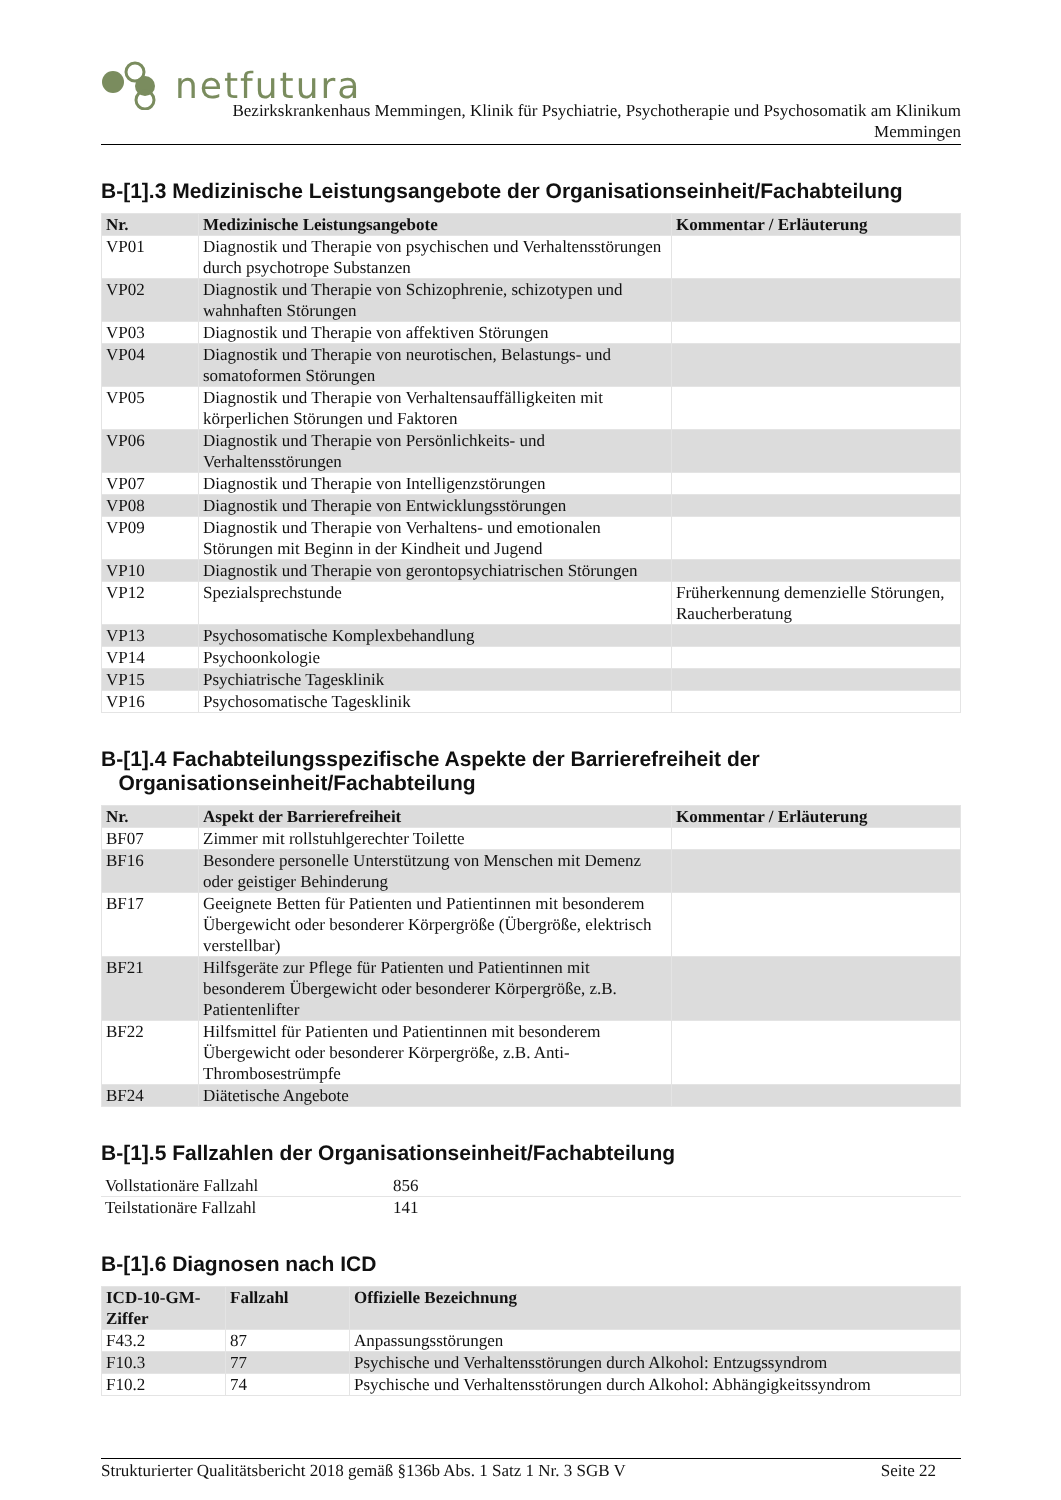netfutura
Bezirkskrankenhaus Memmingen, Klinik für Psychiatrie, Psychotherapie und Psychosomatik am Klinikum
Memmingen
B-[1].3 Medizinische Leistungsangebote der Organisationseinheit/Fachabteilung
| Nr. | Medizinische Leistungsangebote | Kommentar / Erläuterung |
| --- | --- | --- |
| VP01 | Diagnostik und Therapie von psychischen und Verhaltensstörungen durch psychotrope Substanzen | |
| VP02 | Diagnostik und Therapie von Schizophrenie, schizotypen und wahnhaften Störungen | |
| VP03 | Diagnostik und Therapie von affektiven Störungen | |
| VP04 | Diagnostik und Therapie von neurotischen, Belastungs- und somatoformen Störungen | |
| VP05 | Diagnostik und Therapie von Verhaltensauffälligkeiten mit körperlichen Störungen und Faktoren | |
| VP06 | Diagnostik und Therapie von Persönlichkeits- und Verhaltensstörungen | |
| VP07 | Diagnostik und Therapie von Intelligenzstörungen | |
| VP08 | Diagnostik und Therapie von Entwicklungsstörungen | |
| VP09 | Diagnostik und Therapie von Verhaltens- und emotionalen Störungen mit Beginn in der Kindheit und Jugend | |
| VP10 | Diagnostik und Therapie von gerontopsychiatrischen Störungen | |
| VP12 | Spezialsprechstunde | Früherkennung demenzielle Störungen, Raucherberatung |
| VP13 | Psychosomatische Komplexbehandlung | |
| VP14 | Psychoonkologie | |
| VP15 | Psychiatrische Tagesklinik | |
| VP16 | Psychosomatische Tagesklinik | |
B-[1].4 Fachabteilungsspezifische Aspekte der Barrierefreiheit der
Organisationseinheit/Fachabteilung
| Nr. | Aspekt der Barrierefreiheit | Kommentar / Erläuterung |
| --- | --- | --- |
| BF07 | Zimmer mit rollstuhlgerechter Toilette | |
| BF16 | Besondere personelle Unterstützung von Menschen mit Demenz oder geistiger Behinderung | |
| BF17 | Geeignete Betten für Patienten und Patientinnen mit besonderem Übergewicht oder besonderer Körpergröße (Übergröße, elektrisch verstellbar) | |
| BF21 | Hilfsgeräte zur Pflege für Patienten und Patientinnen mit besonderem Übergewicht oder besonderer Körpergröße, z.B. Patientenlifter | |
| BF22 | Hilfsmittel für Patienten und Patientinnen mit besonderem Übergewicht oder besonderer Körpergröße, z.B. Anti-Thrombosestrümpfe | |
| BF24 | Diätetische Angebote | |
B-[1].5 Fallzahlen der Organisationseinheit/Fachabteilung
| Vollstationäre Fallzahl | 856 |
| Teilstationäre Fallzahl | 141 |
B-[1].6 Diagnosen nach ICD
| ICD-10-GM-Ziffer | Fallzahl | Offizielle Bezeichnung |
| --- | --- | --- |
| F43.2 | 87 | Anpassungsstörungen |
| F10.3 | 77 | Psychische und Verhaltensstörungen durch Alkohol: Entzugssyndrom |
| F10.2 | 74 | Psychische und Verhaltensstörungen durch Alkohol: Abhängigkeitssyndrom |
Strukturierter Qualitätsbericht 2018 gemäß §136b Abs. 1 Satz 1 Nr. 3 SGB V Seite 22